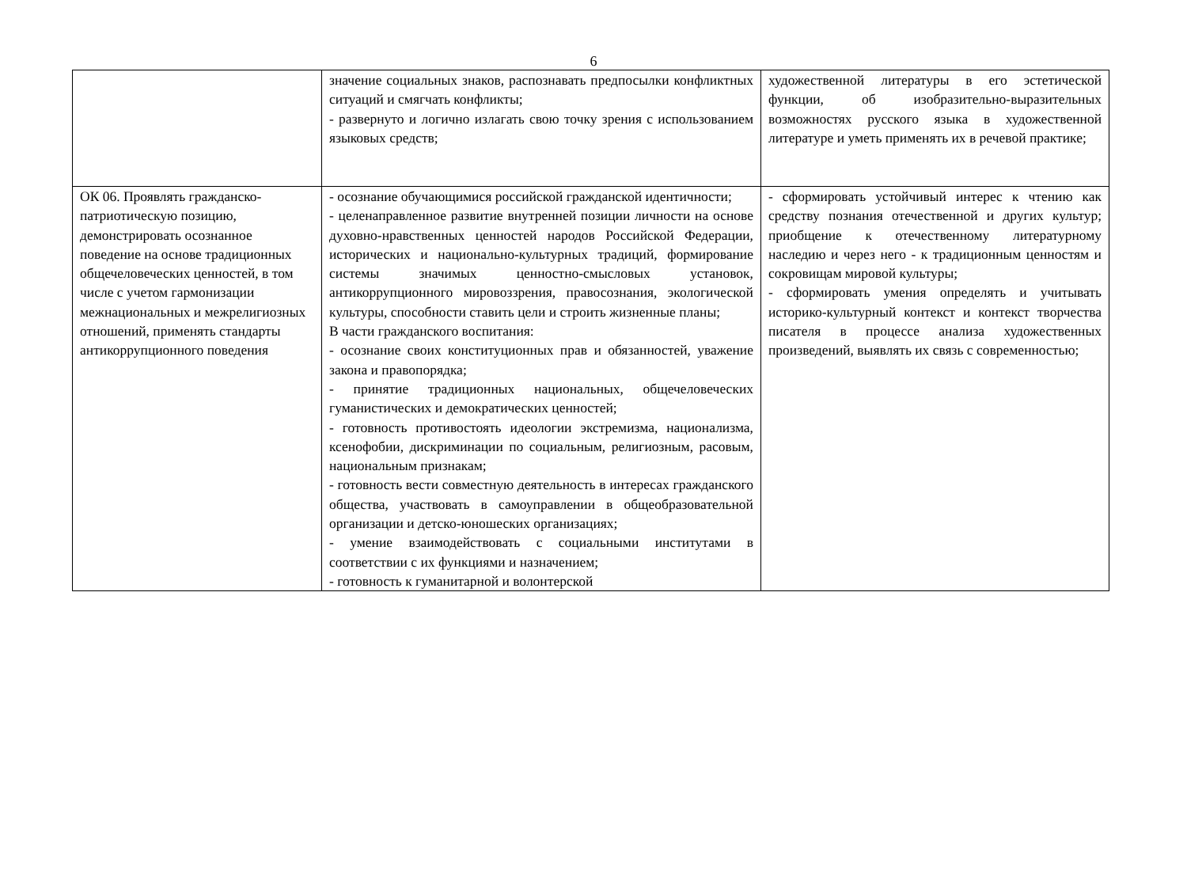6
| | значение социальных знаков, распознавать предпосылки конфликтных ситуаций и смягчать конфликты; - развернуто и логично излагать свою точку зрения с использованием языковых средств; | художественной литературы в его эстетической функции, об изобразительно-выразительных возможностях русского языка в художественной литературе и уметь применять их в речевой практике; |
| ОК 06. Проявлять гражданско-патриотическую позицию, демонстрировать осознанное поведение на основе традиционных общечеловеческих ценностей, в том числе с учетом гармонизации межнациональных и межрелигиозных отношений, применять стандарты антикоррупционного поведения | - осознание обучающимися российской гражданской идентичности; - целенаправленное развитие внутренней позиции личности на основе духовно-нравственных ценностей народов Российской Федерации, исторических и национально-культурных традиций, формирование системы значимых ценностно-смысловых установок, антикоррупционного мировоззрения, правосознания, экологической культуры, способности ставить цели и строить жизненные планы; В части гражданского воспитания: - осознание своих конституционных прав и обязанностей, уважение закона и правопорядка; - принятие традиционных национальных, общечеловеческих гуманистических и демократических ценностей; - готовность противостоять идеологии экстремизма, национализма, ксенофобии, дискриминации по социальным, религиозным, расовым, национальным признакам; - готовность вести совместную деятельность в интересах гражданского общества, участвовать в самоуправлении в общеобразовательной организации и детско-юношеских организациях; - умение взаимодействовать с социальными институтами в соответствии с их функциями и назначением; - готовность к гуманитарной и волонтерской | - сформировать устойчивый интерес к чтению как средству познания отечественной и других культур; приобщение к отечественному литературному наследию и через него - к традиционным ценностям и сокровищам мировой культуры; - сформировать умения определять и учитывать историко-культурный контекст и контекст творчества писателя в процессе анализа художественных произведений, выявлять их связь с современностью; |